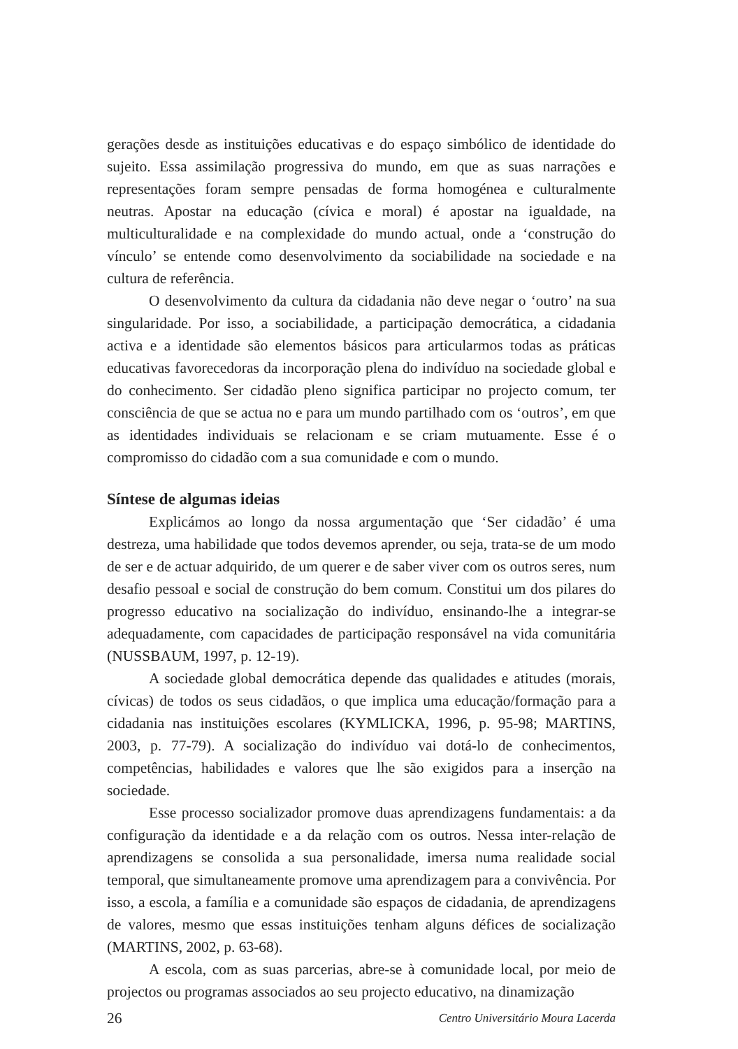gerações desde as instituições educativas e do espaço simbólico de identidade do sujeito. Essa assimilação progressiva do mundo, em que as suas narrações e representações foram sempre pensadas de forma homogénea e culturalmente neutras. Apostar na educação (cívica e moral) é apostar na igualdade, na multiculturalidade e na complexidade do mundo actual, onde a ‘construção do vínculo’ se entende como desenvolvimento da sociabilidade na sociedade e na cultura de referência.
O desenvolvimento da cultura da cidadania não deve negar o ‘outro’ na sua singularidade. Por isso, a sociabilidade, a participação democrática, a cidadania activa e a identidade são elementos básicos para articularmos todas as práticas educativas favorecedoras da incorporação plena do indivíduo na sociedade global e do conhecimento. Ser cidadão pleno significa participar no projecto comum, ter consciência de que se actua no e para um mundo partilhado com os ‘outros’, em que as identidades individuais se relacionam e se criam mutuamente. Esse é o compromisso do cidadão com a sua comunidade e com o mundo.
Síntese de algumas ideias
Explicámos ao longo da nossa argumentação que ‘Ser cidadão’ é uma destreza, uma habilidade que todos devemos aprender, ou seja, trata-se de um modo de ser e de actuar adquirido, de um querer e de saber viver com os outros seres, num desafio pessoal e social de construção do bem comum. Constitui um dos pilares do progresso educativo na socialização do indivíduo, ensinando-lhe a integrar-se adequadamente, com capacidades de participação responsável na vida comunitária (NUSSBAUM, 1997, p. 12-19).
A sociedade global democrática depende das qualidades e atitudes (morais, cívicas) de todos os seus cidadãos, o que implica uma educação/formação para a cidadania nas instituições escolares (KYMLICKA, 1996, p. 95-98; MARTINS, 2003, p. 77-79). A socialização do indivíduo vai dotá-lo de conhecimentos, competências, habilidades e valores que lhe são exigidos para a inserção na sociedade.
Esse processo socializador promove duas aprendizagens fundamentais: a da configuração da identidade e a da relação com os outros. Nessa inter-relação de aprendizagens se consolida a sua personalidade, imersa numa realidade social temporal, que simultaneamente promove uma aprendizagem para a convivência. Por isso, a escola, a família e a comunidade são espaços de cidadania, de aprendizagens de valores, mesmo que essas instituições tenham alguns défices de socialização (MARTINS, 2002, p. 63-68).
A escola, com as suas parcerias, abre-se à comunidade local, por meio de projectos ou programas associados ao seu projecto educativo, na dinamização
26 Centro Universitário Moura Lacerda